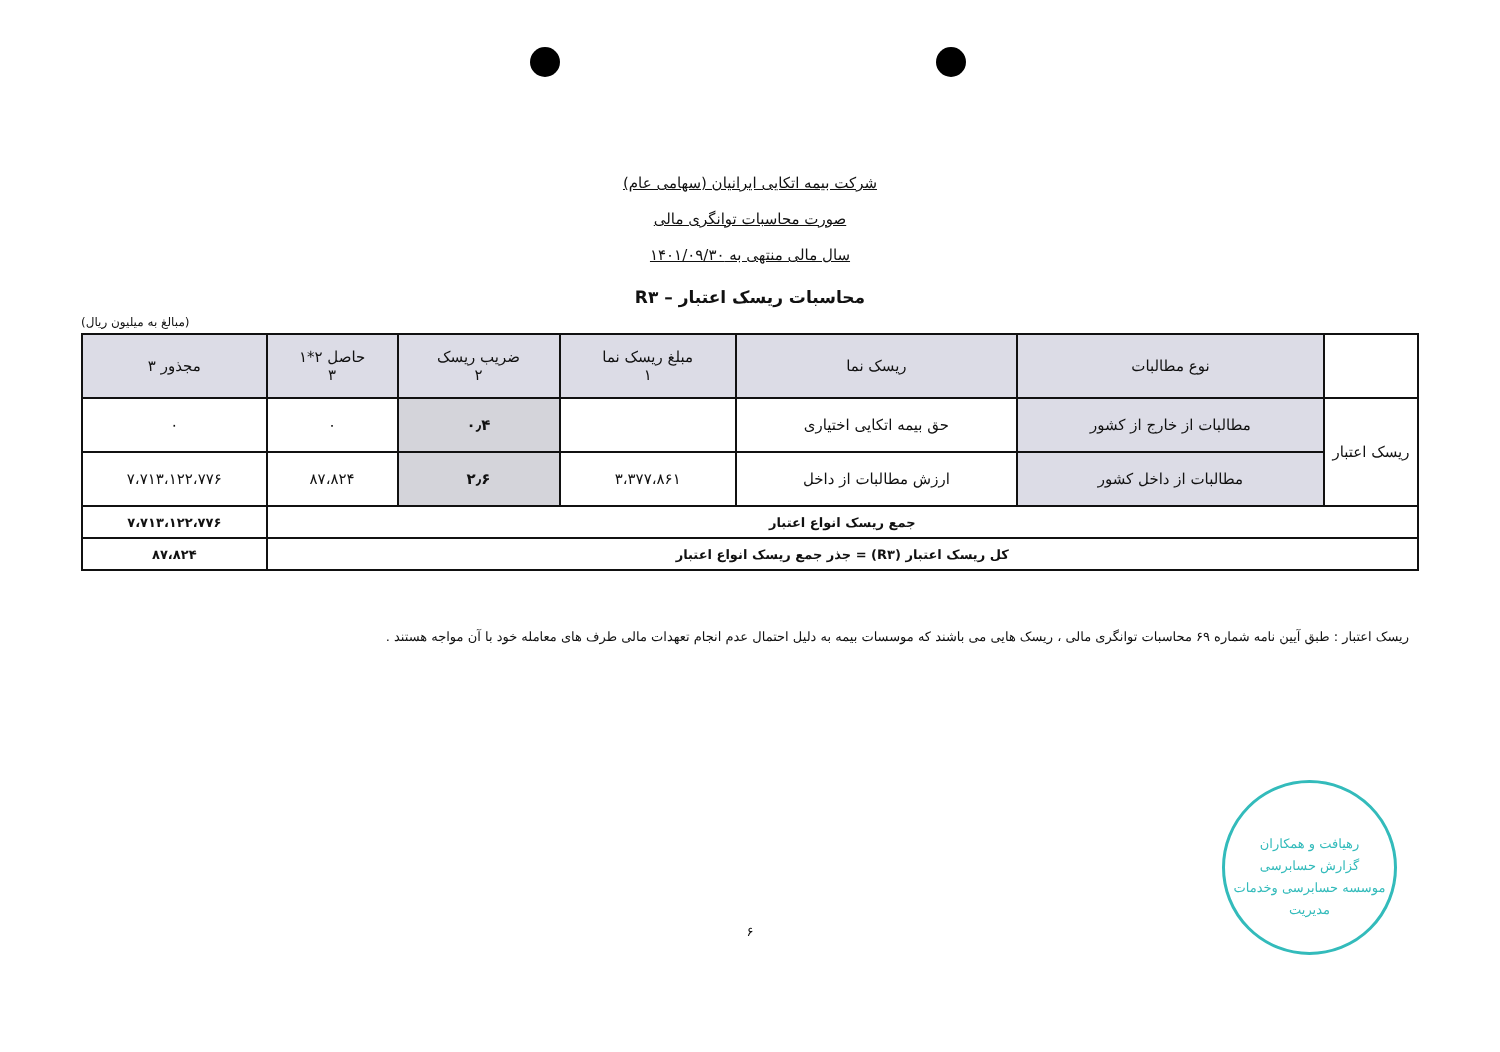شرکت بیمه اتکایی ایرانیان (سهامی عام)
صورت محاسبات توانگری مالی
سال مالی منتهی به ۱۴۰۱/۰۹/۳۰
محاسبات ریسک اعتبار – R۳
(مبالغ به میلیون ریال)
| | نوع مطالبات | ریسک نما | مبلغ ریسک نما ۱ | ضریب ریسک ۲ | حاصل ۲*۱ ۳ | مجذور ۳ |
| --- | --- | --- | --- | --- | --- | --- |
| ریسک اعتبار | مطالبات از خارج از کشور | حق بیمه اتکایی اختیاری | | ۰٫۴ | ۰ | ۰ |
| | مطالبات از داخل کشور | ارزش مطالبات از داخل | ۳،۳۷۷،۸۶۱ | ۲٫۶ | ۸۷،۸۲۴ | ۷،۷۱۳،۱۲۲،۷۷۶ |
| جمع ریسک انواع اعتبار | | | | | | ۷،۷۱۳،۱۲۲،۷۷۶ |
| کل ریسک اعتبار (R۳) = جذر جمع ریسک انواع اعتبار | | | | | | ۸۷،۸۲۴ |
ریسک اعتبار : طبق آیین نامه شماره ۶۹ محاسبات توانگری مالی ، ریسک هایی می باشند که موسسات بیمه به دلیل احتمال عدم انجام تعهدات مالی طرف های معامله خود با آن مواجه هستند .
۶
رهیافت و همکاران
گزارش حسابرسی
موسسه حسابرسی وخدمات مدیریت